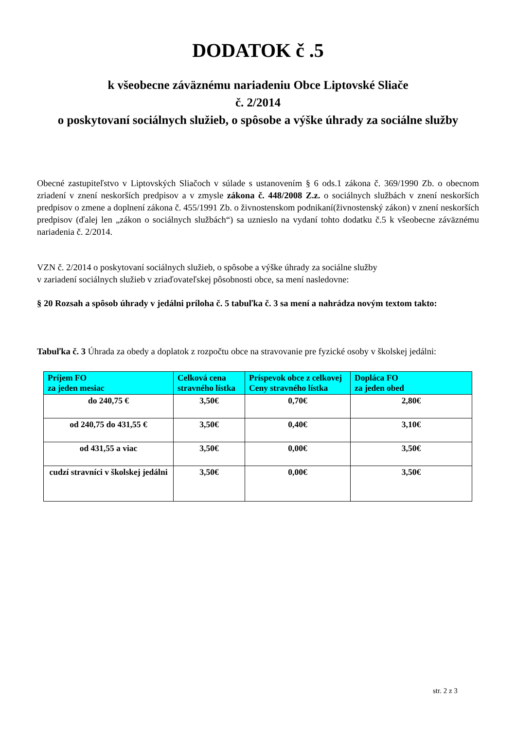DODATOK č .5
k všeobecne záväznému nariadeniu Obce Liptovské Sliače
č. 2/2014
o poskytovaní sociálnych služieb, o spôsobe a výške úhrady za sociálne služby
Obecné zastupiteľstvo v Liptovských Sliačoch v súlade s ustanovením § 6 ods.1 zákona č. 369/1990 Zb. o obecnom zriadení v znení neskorších predpisov a v zmysle zákona č. 448/2008 Z.z. o sociálnych službách v znení neskorších predpisov o zmene a doplnení zákona č. 455/1991 Zb. o živnostenskom podnikaní(živnostenský zákon) v znení neskorších predpisov (ďalej len „zákon o sociálnych službách“) sa uznieslo na vydaní tohto dodatku č.5 k všeobecne záväznému nariadenia č. 2/2014.
VZN č. 2/2014 o poskytovaní sociálnych služieb, o spôsobe a výške úhrady za sociálne služby
v zariadení sociálnych služieb v zriaďovateľskej pôsobnosti obce, sa mení nasledovne:
§ 20 Rozsah a spôsob úhrady v jedálni príloha č. 5 tabuľka č. 3 sa mení a nahrádza novým textom takto:
Tabuľka č. 3 Úhrada za obedy a doplatok z rozpočtu obce na stravovanie pre fyzické osoby v školskej jedálni:
| Príjem FO za jeden mesiac | Celková cena stravného lístka | Príspevok obce z celkovej Ceny stravného lístka | Dopláca FO za jeden obed |
| --- | --- | --- | --- |
| do 240,75 € | 3,50€ | 0,70€ | 2,80€ |
| od 240,75 do 431,55 € | 3,50€ | 0,40€ | 3,10€ |
| od 431,55 a viac | 3,50€ | 0,00€ | 3,50€ |
| cudzí stravníci v školskej jedálni | 3,50€ | 0,00€ | 3,50€ |
str. 2 z 3